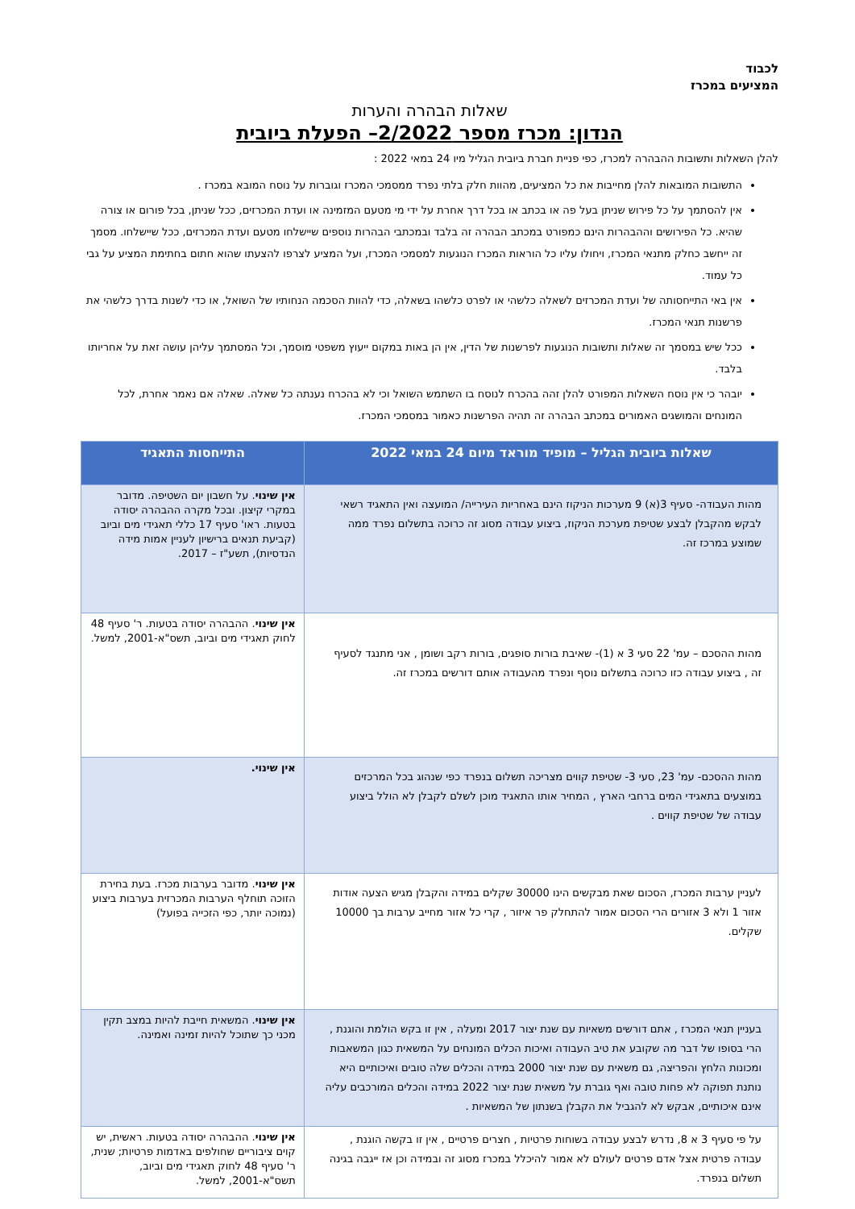לכבוד
המציעים במכרז
שאלות הבהרה והערות
הנדון: מכרז מספר 2/2022– הפעלת ביובית
להלן השאלות ותשובות ההבהרה למכרז, כפי פניית חברת ביובית הגליל מיו 24 במאי 2022 :
התשובות המובאות להלן מחייבות את כל המציעים, מהוות חלק בלתי נפרד ממסמכי המכרז וגוברות על נוסח המובא במכרז .
אין להסתמך על כל פירוש שניתן בעל פה או בכתב או בכל דרך אחרת על ידי מי מטעם המזמינה או ועדת המכרזים, ככל שניתן, בכל פורום או צורה שהיא. כל הפירושים וההבהרות הינם כמפורט במכתב הבהרה זה בלבד ובמכתבי הבהרות נוספים שיישלחו מטעם ועדת המכרזים, ככל שיישלחו. מסמך זה ייחשב כחלק מתנאי המכרז, ויחולו עליו כל הוראות המכרז הנוגעות למסמכי המכרז, ועל המציע לצרפו להצעתו שהוא חתום בחתימת המציע על גבי כל עמוד.
אין באי התייחסותה של ועדת המכרזים לשאלה כלשהי או לפרט כלשהו בשאלה, כדי להוות הסכמה הנחותיו של השואל, או כדי לשנות בדרך כלשהי את פרשנות תנאי המכרז.
ככל שיש במסמך זה שאלות ותשובות הנוגעות לפרשנות של הדין, אין הן באות במקום ייעוץ משפטי מוסמך, וכל המסתמך עליהן עושה זאת על אחריותו בלבד.
יובהר כי אין נוסח השאלות המפורט להלן זהה בהכרח לנוסח בו השתמש השואל וכי לא בהכרח נענתה כל שאלה. שאלה אם נאמר אחרת, לכל המונחים והמושגים האמורים במכתב הבהרה זה תהיה הפרשנות כאמור במסמכי המכרז.
| שאלות ביובית הגליל – מופיד מוראד מיום 24 במאי 2022 | התייחסות התאגיד |
| --- | --- |
| מהות העבודה- סעיף 3(א) 9 מערכות הניקוז הינם באחריות העירייה/ המועצה ואין התאגיד רשאי לבקש מהקבלן לבצע שטיפת מערכת הניקוז, ביצוע עבודה מסוג זה כרוכה בתשלום נפרד ממה שמוצע במרכז זה. | אין שינוי . על חשבון יום השטיפה. מדובר במקרי קיצון. ובכל מקרה ההבהרה יסודה בטעות. ראו' סעיף 17 כללי תאגידי מים וביוב (קביעת תנאים ברישיון לעניין אמות מידה הנדסיות), תשע"ז – 2017. |
| מהות ההסכם – עמ' 22 סעי 3 א (1)- שאיבת בורות סופגים, בורות רקב ושומן , אני מתנגד לסעיף זה , ביצוע עבודה כזו כרוכה בתשלום נוסף ונפרד מהעבודה אותם דורשים במכרז זה. | אין שינוי . ההבהרה יסודה בטעות. ר' סעיף 48 לחוק תאגידי מים וביוב, תשס"א-2001, למשל. |
| מהות ההסכם- עמ' 23, סעי 3- שטיפת קווים מצריכה תשלום בנפרד כפי שנהוג בכל המרכזים במוצעים בתאגידי המים ברחבי הארץ , המחיר אותו התאגיד מוכן לשלם לקבלן לא הולל ביצוע עבודה של שטיפת קווים . | אין שינוי. |
| לעניין ערבות המכרז, הסכום שאת מבקשים הינו 30000 שקלים במידה והקבלן מגיש הצעה אודות אזור 1 ולא 3 אזורים הרי הסכום אמור להתחלק פר איזור , קרי כל אזור מחייב ערבות בך 10000 שקלים. | אין שינוי . מדובר בערבות מכרז. בעת בחירת הזוכה תוחלף הערבות המכרזית בערבות ביצוע (נמוכה יותר, כפי הזכייה בפועל) |
| בעניין תנאי המכרז , אתם דורשים משאיות עם שנת יצור 2017 ומעלה , אין זו בקש הולמת והוגנת , הרי בסופו של דבר מה שקובע את טיב העבודה ואיכות הכלים המונחים על המשאית כגון המשאבות ומכונות הלחץ והפריצה, גם משאית עם שנת יצור 2000 במידה והכלים שלה טובים ואיכותיים היא נותנת תפוקה לא פחות טובה ואף גוברת על משאית שנת יצור 2022 במידה והכלים המורכבים עליה אינם איכותיים, אבקש לא להגביל את הקבלן בשנתון של המשאיות . | אין שינוי . המשאית חייבת להיות במצב תקין מכני כך שתוכל להיות זמינה ואמינה. |
| על פי סעיף 3 א 8, נדרש לבצע עבודה בשוחות פרטיות , חצרים פרטיים , אין זו בקשה הוגנת , עבודה פרטית אצל אדם פרטים לעולם לא אמור להיכלל במכרז מסוג זה ובמידה וכן אז ייגבה בגינה תשלום בנפרד. | אין שינוי . ההבהרה יסודה בטעות. ראשית, יש קוים ציבוריים שחולפים באדמות פרטיות; שנית, ר' סעיף 48 לחוק תאגידי מים וביוב, תשס"א-2001, למשל. |